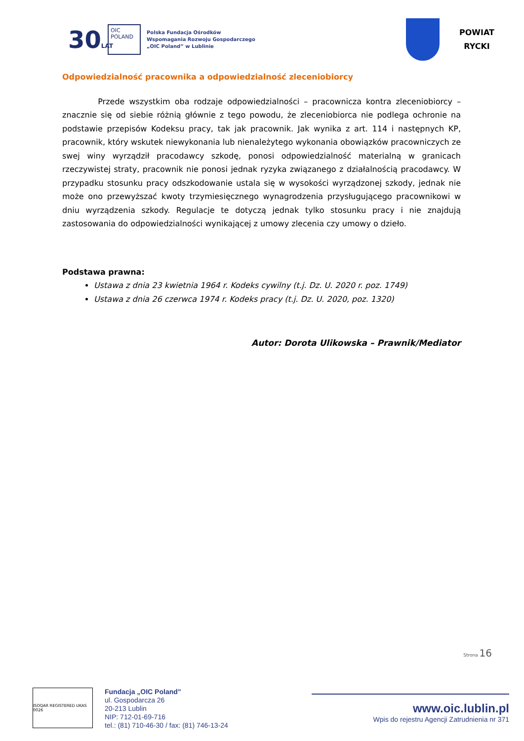30LAT
OIC POLAND
Polska Fundacja Ośrodków
Wspomagania Rozwoju Gospodarczego
„OIC Poland” w Lublinie
POWIAT
RYCKI
Odpowiedzialność pracownika a odpowiedzialność zleceniobiorcy
Przede wszystkim oba rodzaje odpowiedzialności – pracownicza kontra zleceniobiorcy – znacznie się od siebie różnią głównie z tego powodu, że zleceniobiorca nie podlega ochronie na podstawie przepisów Kodeksu pracy, tak jak pracownik. Jak wynika z art. 114 i następnych KP, pracownik, który wskutek niewykonania lub nienależytego wykonania obowiązków pracowniczych ze swej winy wyrządził pracodawcy szkodę, ponosi odpowiedzialność materialną w granicach rzeczywistej straty, pracownik nie ponosi jednak ryzyka związanego z działalnością pracodawcy. W przypadku stosunku pracy odszkodowanie ustala się w wysokości wyrządzonej szkody, jednak nie może ono przewyższać kwoty trzymiesięcznego wynagrodzenia przysługującego pracownikowi w dniu wyrządzenia szkody. Regulacje te dotyczą jednak tylko stosunku pracy i nie znajdują zastosowania do odpowiedzialności wynikającej z umowy zlecenia czy umowy o dzieło.
Podstawa prawna:
Ustawa z dnia 23 kwietnia 1964 r. Kodeks cywilny (t.j. Dz. U. 2020 r. poz. 1749)
Ustawa z dnia 26 czerwca 1974 r. Kodeks pracy (t.j. Dz. U. 2020, poz. 1320)
Autor: Dorota Ulikowska – Prawnik/Mediator
Strona 16
ISOQAR REGISTERED UKAS 0026
Fundacja „OIC Poland”
ul. Gospodarcza 26
20-213 Lublin
NIP: 712-01-69-716
tel.: (81) 710-46-30 / fax: (81) 746-13-24
www.oic.lublin.pl
Wpis do rejestru Agencji Zatrudnienia nr 371